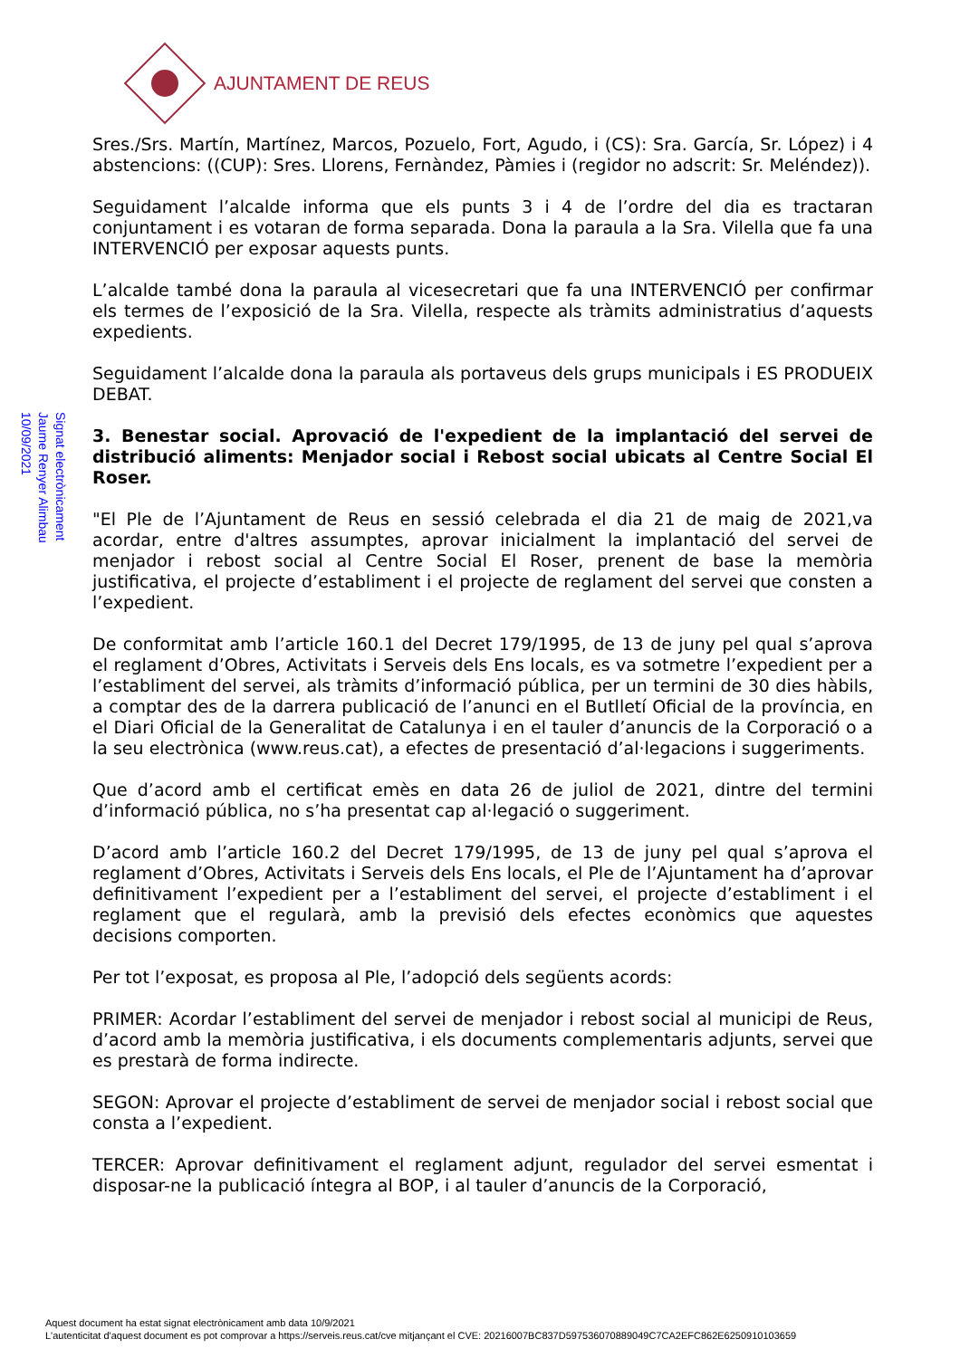AJUNTAMENT DE REUS
Signat electrònicament
Jaume Renyer Alimbau
10/09/2021
Sres./Srs. Martín, Martínez, Marcos, Pozuelo, Fort, Agudo, i (CS): Sra. García, Sr. López) i 4 abstencions: ((CUP): Sres. Llorens, Fernàndez, Pàmies i (regidor no adscrit: Sr. Meléndez)).
Seguidament l’alcalde informa que els punts 3 i 4 de l’ordre del dia es tractaran conjuntament i es votaran de forma separada. Dona la paraula a la Sra. Vilella que fa una INTERVENCIÓ per exposar aquests punts.
L’alcalde també dona la paraula al vicesecretari que fa una INTERVENCIÓ per confirmar els termes de l’exposició de la Sra. Vilella, respecte als tràmits administratius d’aquests expedients.
Seguidament l’alcalde dona la paraula als portaveus dels grups municipals i ES PRODUEIX DEBAT.
3. Benestar social. Aprovació de l'expedient de la implantació del servei de distribució aliments: Menjador social i Rebost social ubicats al Centre Social El Roser.
"El Ple de l’Ajuntament de Reus en sessió celebrada el dia 21 de maig de 2021,va acordar, entre d'altres assumptes, aprovar inicialment la implantació del servei de menjador i rebost social al Centre Social El Roser, prenent de base la memòria justificativa, el projecte d’establiment i el projecte de reglament del servei que consten a l’expedient.
De conformitat amb l’article 160.1 del Decret 179/1995, de 13 de juny pel qual s’aprova el reglament d’Obres, Activitats i Serveis dels Ens locals, es va sotmetre l’expedient per a l’establiment del servei, als tràmits d’informació pública, per un termini de 30 dies hàbils, a comptar des de la darrera publicació de l’anunci en el Butlletí Oficial de la província, en el Diari Oficial de la Generalitat de Catalunya i en el tauler d’anuncis de la Corporació o a la seu electrònica (www.reus.cat), a efectes de presentació d’al·legacions i suggeriments.
Que d’acord amb el certificat emès en data 26 de juliol de 2021, dintre del termini d’informació pública, no s’ha presentat cap al·legació o suggeriment.
D’acord amb l’article 160.2 del Decret 179/1995, de 13 de juny pel qual s’aprova el reglament d’Obres, Activitats i Serveis dels Ens locals, el Ple de l’Ajuntament ha d’aprovar definitivament l’expedient per a l’establiment del servei, el projecte d’establiment i el reglament que el regularà, amb la previsió dels efectes econòmics que aquestes decisions comporten.
Per tot l’exposat, es proposa al Ple, l’adopció dels següents acords:
PRIMER: Acordar l’establiment del servei de menjador i rebost social al municipi de Reus, d’acord amb la memòria justificativa, i els documents complementaris adjunts, servei que es prestarà de forma indirecte.
SEGON: Aprovar el projecte d’establiment de servei de menjador social i rebost social que consta a l’expedient.
TERCER: Aprovar definitivament el reglament adjunt, regulador del servei esmentat i disposar-ne la publicació íntegra al BOP, i al tauler d’anuncis de la Corporació,
Aquest document ha estat signat electrònicament amb data 10/9/2021
L'autenticitat d'aquest document es pot comprovar a https://serveis.reus.cat/cve mitjançant el CVE: 20216007BC837D597536070889049C7CA2EFC862E6250910103659